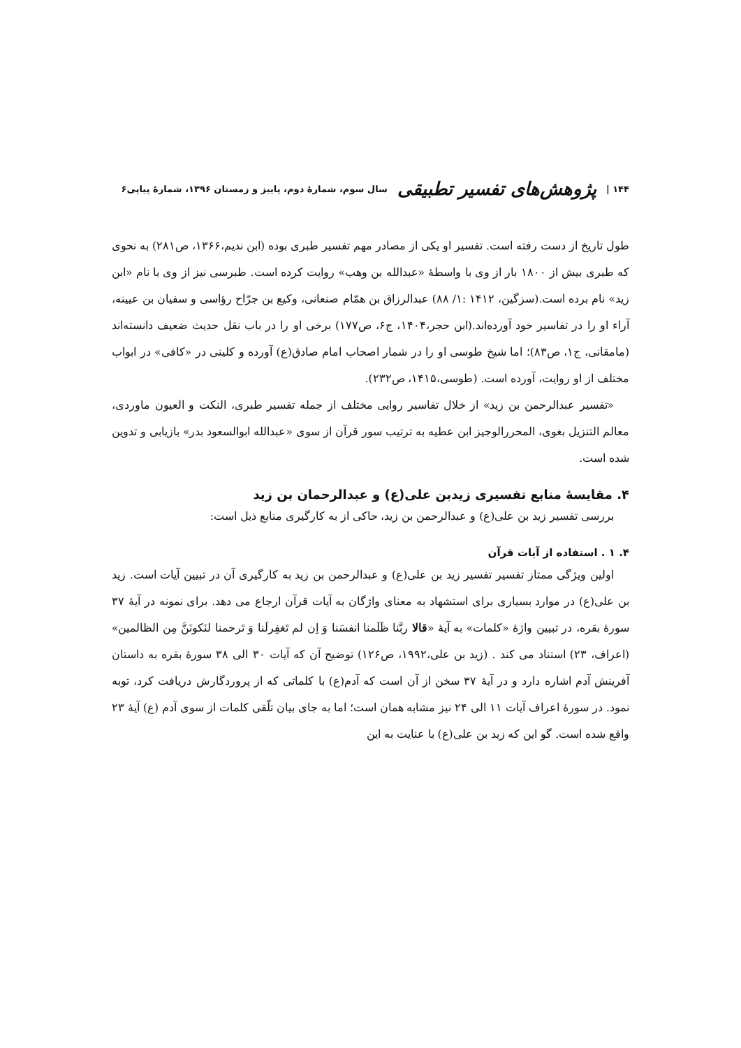۱۴۴ | پژوهش‌های تفسیر تطبیقی سال سوم، شمارهٔ دوم، پاییز و زمستان ۱۳۹۶، شمارهٔ پیاپی۶
طول تاریخ از دست رفته است. تفسیر او یکی از مصادر مهم تفسیر طبری بوده (ابن ندیم،۱۳۶۶، ص۲۸۱) به نحوی که طبری بیش از ۱۸۰۰ بار از وی با واسطهٔ «عبدالله بن وهب» روایت کرده است. طبرسی نیز از وی با نام «ابن زید» نام برده است.(سزگین، ۱۴۱۲ :۱/ ۸۸) عبدالرزاق بن همّام صنعانی، وکیع بن جرّاح رؤاسی و سفیان بن عیینه، آراء او را در تفاسیر خود آورده‌اند.(ابن حجر،۱۴۰۴، ج۶، ص۱۷۷) برخی او را در باب نقل حدیث ضعیف دانسته‌اند (مامقانی، ج۱، ص۸۳)؛ اما شیخ طوسی او را در شمار اصحاب امام صادق(ع) آورده و کلینی در «کافی» در ابواب مختلف از او روایت، آورده است. (طوسی،۱۴۱۵، ص۲۳۲).
«تفسیر عبدالرحمن بن زید» از خلال تفاسیر روایی مختلف از جمله تفسیر طبری، النکت و العیون ماوردی، معالم التنزیل بغوی، المحررالوجیز ابن عطیه به ترتیب سور قرآن از سوی «عبدالله ابوالسعود بدر» بازیابی و تدوین شده است.
۴. مقایسهٔ منابع تفسیری زیدبن علی(ع) و عبدالرحمان بن زید
بررسی تفسیر زید بن علی(ع) و عبدالرحمن بن زید، حاکی از به کارگیری منابع ذیل است:
۴. ۱ . استفاده از آیات قرآن
اولین ویژگی ممتاز تفسیر تفسیر زید بن علی(ع) و عبدالرحمن بن زید به کارگیری آن در تبیین آیات است. زید بن علی(ع) در موارد بسیاری برای استشهاد به معنای واژگان به آیات قرآن ارجاع می دهد. برای نمونه در آیهٔ ۳۷ سورهٔ بقره، در تبیین واژهٔ «کلمات» به آیهٔ «قالا ربَّنا ظَلَمنا انفسَنا وَ اِن لم تَغفِرلَنا وَ تَرحمنا لنَکونَنَّ مِن الظالمین» (اعراف، ۲۳) استناد می کند . (زید بن علی،۱۹۹۲، ص۱۲۶) توضیح آن که آیات ۳۰ الی ۳۸ سورهٔ بقره به داستان آفرینش آدم اشاره دارد و در آیهٔ ۳۷ سخن از آن است که آدم(ع) با کلماتی که از پروردگارش دریافت کرد، توبه نمود. در سورهٔ اعراف آیات ۱۱ الی ۲۴ نیز مشابه همان است؛ اما به جای بیان تلّقی کلمات از سوی آدم (ع) آیهٔ ۲۳ واقع شده است. گو این که زید بن علی(ع) با عنایت به این